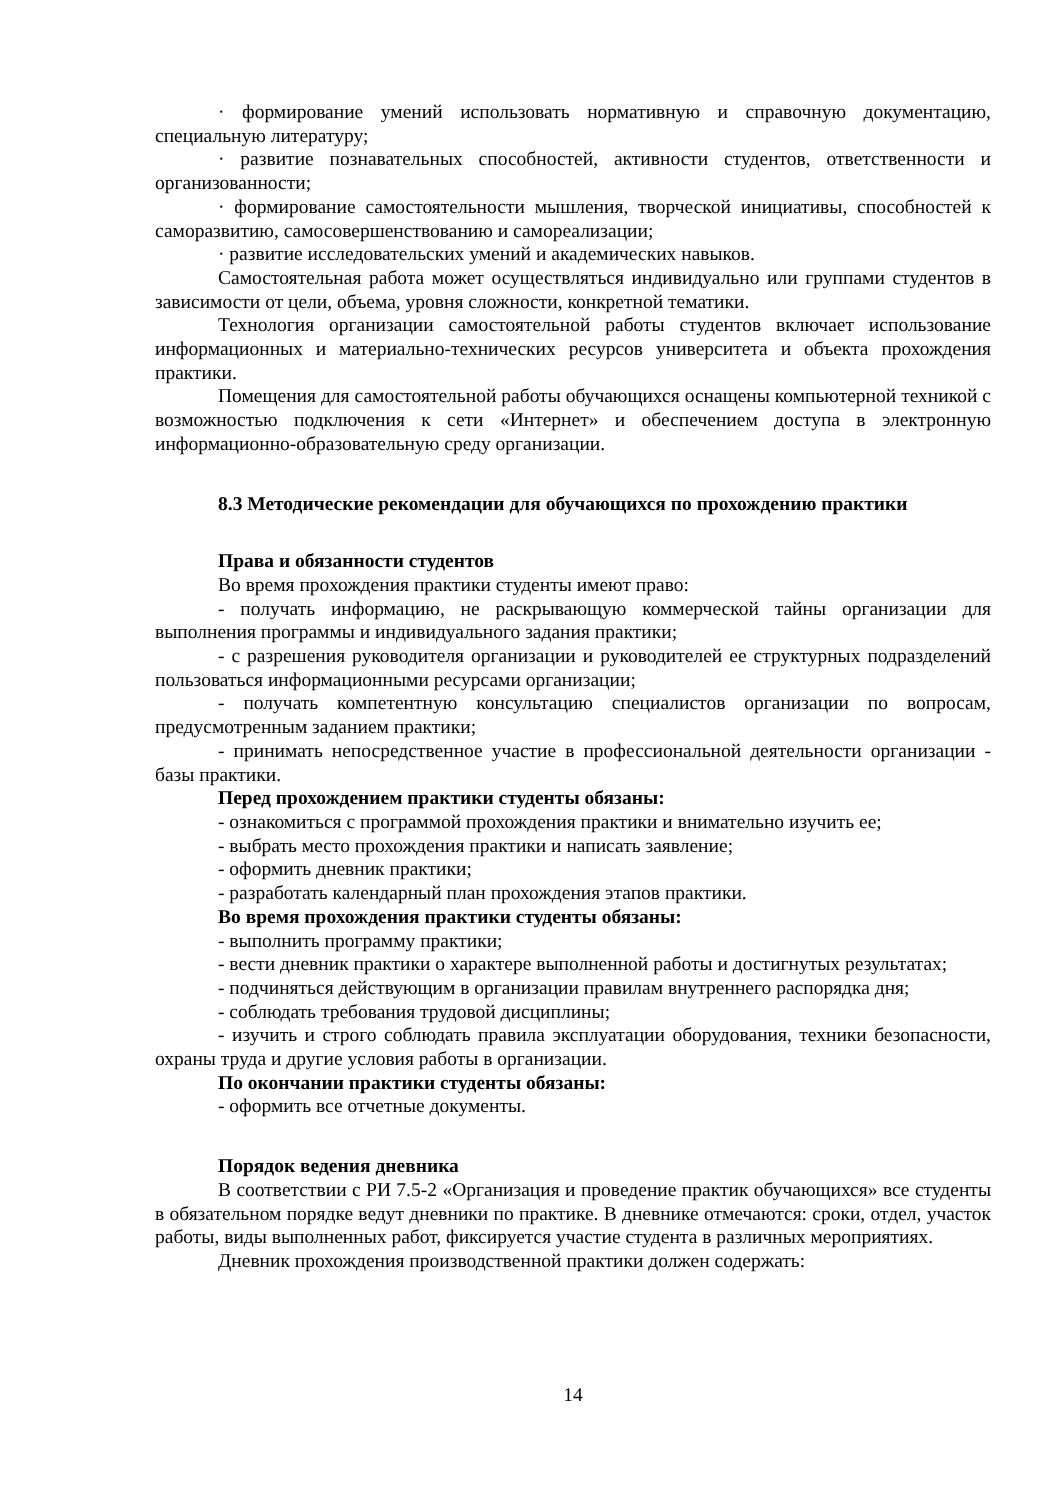· формирование умений использовать нормативную и справочную документацию, специальную литературу;
· развитие познавательных способностей, активности студентов, ответственности и организованности;
· формирование самостоятельности мышления, творческой инициативы, способностей к саморазвитию, самосовершенствованию и самореализации;
· развитие исследовательских умений и академических навыков.
Самостоятельная работа может осуществляться индивидуально или группами студентов в зависимости от цели, объема, уровня сложности, конкретной тематики.
Технология организации самостоятельной работы студентов включает использование информационных и материально-технических ресурсов университета и объекта прохождения практики.
Помещения для самостоятельной работы обучающихся оснащены компьютерной техникой с возможностью подключения к сети «Интернет» и обеспечением доступа в электронную информационно-образовательную среду организации.
8.3 Методические рекомендации для обучающихся по прохождению практики
Права и обязанности студентов
Во время прохождения практики студенты имеют право:
- получать информацию, не раскрывающую коммерческой тайны организации для выполнения программы и индивидуального задания практики;
- с разрешения руководителя организации и руководителей ее структурных подразделений пользоваться информационными ресурсами организации;
- получать компетентную консультацию специалистов организации по вопросам, предусмотренным заданием практики;
- принимать непосредственное участие в профессиональной деятельности организации - базы практики.
Перед прохождением практики студенты обязаны:
- ознакомиться с программой прохождения практики и внимательно изучить ее;
- выбрать место прохождения практики и написать заявление;
- оформить дневник практики;
- разработать календарный план прохождения этапов практики.
Во время прохождения практики студенты обязаны:
- выполнить программу практики;
- вести дневник практики о характере выполненной работы и достигнутых результатах;
- подчиняться действующим в организации правилам внутреннего распорядка дня;
- соблюдать требования трудовой дисциплины;
- изучить и строго соблюдать правила эксплуатации оборудования, техники безопасности, охраны труда и другие условия работы в организации.
По окончании практики студенты обязаны:
- оформить все отчетные документы.
Порядок ведения дневника
В соответствии с РИ 7.5-2 «Организация и проведение практик обучающихся» все студенты в обязательном порядке ведут дневники по практике. В дневнике отмечаются: сроки, отдел, участок работы, виды выполненных работ, фиксируется участие студента в различных мероприятиях.
Дневник прохождения производственной практики должен содержать:
14